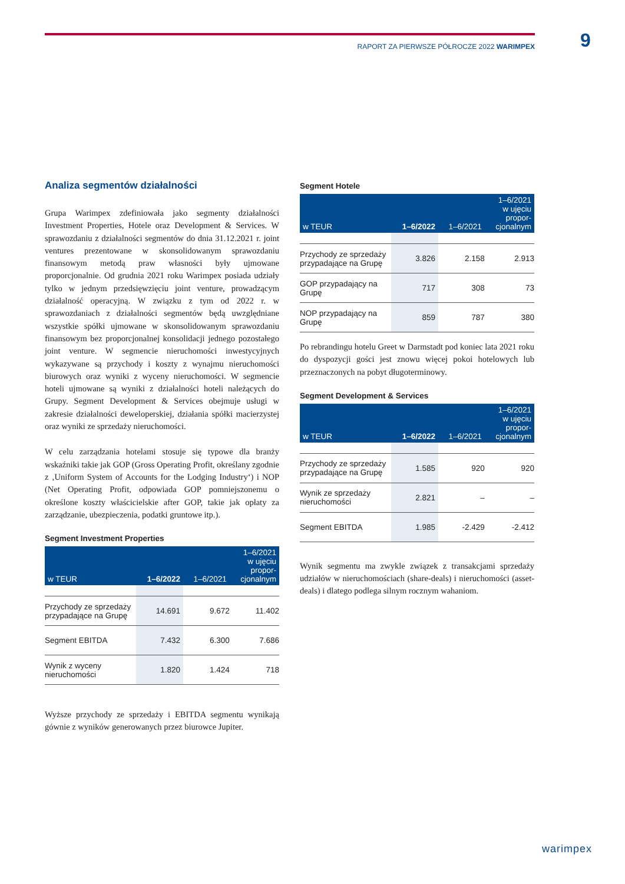RAPORT ZA PIERWSZE PÓŁROCZE 2022 WARIMPEX 9
Analiza segmentów działalności
Grupa Warimpex zdefiniowała jako segmenty działalności Investment Properties, Hotele oraz Development & Services. W sprawozdaniu z działalności segmentów do dnia 31.12.2021 r. joint ventures prezentowane w skonsolidowanym sprawozdaniu finansowym metodą praw własności były ujmowane proporcjonalnie. Od grudnia 2021 roku Warimpex posiada udziały tylko w jednym przedsięwzięciu joint venture, prowadzącym działalność operacyjną. W związku z tym od 2022 r. w sprawozdaniach z działalności segmentów będą uwzględniane wszystkie spółki ujmowane w skonsolidowanym sprawozdaniu finansowym bez proporcjonalnej konsolidacji jednego pozostałego joint venture. W segmencie nieruchomości inwestycyjnych wykazywane są przychody i koszty z wynajmu nieruchomości biurowych oraz wyniki z wyceny nieruchomości. W segmencie hoteli ujmowane są wyniki z działalności hoteli należących do Grupy. Segment Development & Services obejmuje usługi w zakresie działalności deweloperskiej, działania spółki macierzystej oraz wyniki ze sprzedaży nieruchomości.
W celu zarządzania hotelami stosuje się typowe dla branży wskaźniki takie jak GOP (Gross Operating Profit, określany zgodnie z ‚Uniform System of Accounts for the Lodging Industry‘) i NOP (Net Operating Profit, odpowiada GOP pomniejszonemu o określone koszty właścicielskie after GOP, takie jak opłaty za zarządzanie, ubezpieczenia, podatki gruntowe itp.).
Segment Investment Properties
| w TEUR | 1–6/2022 | 1–6/2021 | 1–6/2021 w ujęciu propor- cjonalnym |
| --- | --- | --- | --- |
| Przychody ze sprzedaży przypadające na Grupę | 14.691 | 9.672 | 11.402 |
| Segment EBITDA | 7.432 | 6.300 | 7.686 |
| Wynik z wyceny nieruchomości | 1.820 | 1.424 | 718 |
Wyższe przychody ze sprzedaży i EBITDA segmentu wynikają gównie z wyników generowanych przez biurowce Jupiter.
Segment Hotele
| w TEUR | 1–6/2022 | 1–6/2021 | 1–6/2021 w ujęciu propor- cjonalnym |
| --- | --- | --- | --- |
| Przychody ze sprzedaży przypadające na Grupę | 3.826 | 2.158 | 2.913 |
| GOP przypadający na Grupę | 717 | 308 | 73 |
| NOP przypadający na Grupę | 859 | 787 | 380 |
Po rebrandingu hotelu Greet w Darmstadt pod koniec lata 2021 roku do dyspozycji gości jest znowu więcej pokoi hotelowych lub przeznaczonych na pobyt długoterminowy.
Segment Development & Services
| w TEUR | 1–6/2022 | 1–6/2021 | 1–6/2021 w ujęciu propor- cjonalnym |
| --- | --- | --- | --- |
| Przychody ze sprzedaży przypadające na Grupę | 1.585 | 920 | 920 |
| Wynik ze sprzedaży nieruchomości | 2.821 | – | – |
| Segment EBITDA | 1.985 | -2.429 | -2.412 |
Wynik segmentu ma zwykle związek z transakcjami sprzedaży udziałów w nieruchomościach (share-deals) i nieruchomości (asset-deals) i dlatego podlega silnym rocznym wahaniom.
warimpex